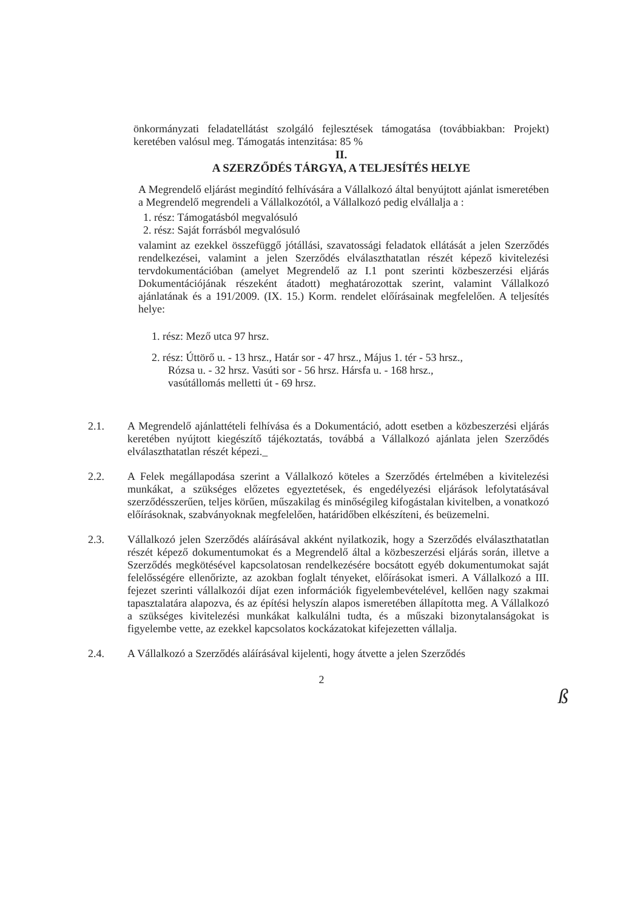önkormányzati feladatellátást szolgáló fejlesztések támogatása (továbbiakban: Projekt) keretében valósul meg. Támogatás intenzitása: 85 %
II.
A SZERZŐDÉS TÁRGYA, A TELJESÍTÉS HELYE
A Megrendelő eljárást megindító felhívására a Vállalkozó által benyújtott ajánlat ismeretében a Megrendelő megrendeli a Vállalkozótól, a Vállalkozó pedig elvállalja a :
1. rész: Támogatásból megvalósuló
2. rész: Saját forrásból megvalósuló
valamint az ezekkel összefüggő jótállási, szavatossági feladatok ellátását a jelen Szerződés rendelkezései, valamint a jelen Szerződés elválaszthatatlan részét képező kivitelezési tervdokumentációban (amelyet Megrendelő az I.1 pont szerinti közbeszerzési eljárás Dokumentációjának részeként átadott) meghatározottak szerint, valamint Vállalkozó ajánlatának és a 191/2009. (IX. 15.) Korm. rendelet előírásainak megfelelően. A teljesítés helye:
1. rész: Mező utca 97 hrsz.
2. rész: Úttörő u. - 13 hrsz., Határ sor - 47 hrsz., Május 1. tér - 53 hrsz.,
Rózsa u. - 32 hrsz. Vasúti sor - 56 hrsz. Hársfa u. - 168 hrsz.,
vasútállomás melletti út - 69 hrsz.
2.1. A Megrendelő ajánlattételi felhívása és a Dokumentáció, adott esetben a közbeszerzési eljárás keretében nyújtott kiegészítő tájékoztatás, továbbá a Vállalkozó ajánlata jelen Szerződés elválaszthatatlan részét képezi._
2.2. A Felek megállapodása szerint a Vállalkozó köteles a Szerződés értelmében a kivitelezési munkákat, a szükséges előzetes egyeztetések, és engedélyezési eljárások lefolytatásával szerződésszerűen, teljes körűen, műszakilag és minőségileg kifogástalan kivitelben, a vonatkozó előírásoknak, szabványoknak megfelelően, határidőben elkészíteni, és beüzemelni.
2.3. Vállalkozó jelen Szerződés aláírásával akként nyilatkozik, hogy a Szerződés elválaszthatatlan részét képező dokumentumokat és a Megrendelő által a közbeszerzési eljárás során, illetve a Szerződés megkötésével kapcsolatosan rendelkezésére bocsátott egyéb dokumentumokat saját felelősségére ellenőrizte, az azokban foglalt tényeket, előírásokat ismeri. A Vállalkozó a III. fejezet szerinti vállalkozói díjat ezen információk figyelembevételével, kellően nagy szakmai tapasztalatára alapozva, és az építési helyszín alapos ismeretében állapította meg. A Vállalkozó a szükséges kivitelezési munkákat kalkulálni tudta, és a műszaki bizonytalanságokat is figyelembe vette, az ezekkel kapcsolatos kockázatokat kifejezetten vállalja.
2.4. A Vállalkozó a Szerződés aláírásával kijelenti, hogy átvette a jelen Szerződés
2
ß